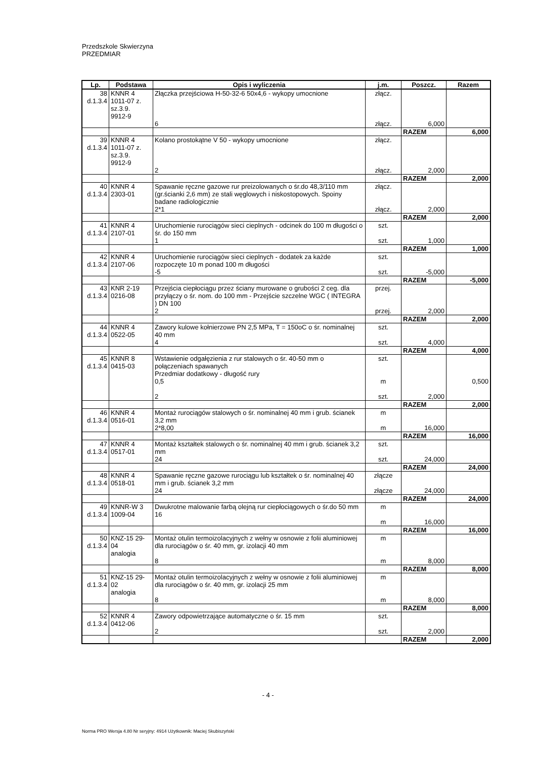Przedszkole Skwierzyna PRZEDMIAR
| Lp. | Podstawa | Opis i wyliczenia | j.m. | Poszcz. | Razem |
| --- | --- | --- | --- | --- | --- |
| 38 d.1.3.4 | KNNR 4 1011-07 z. sz.3.9. 9912-9 | Złączka przejściowa H-50-32-6 50x4,6 - wykopy umocnione 6 | złącz. złącz. | 6,000 | |
| | | | | RAZEM | 6,000 |
| 39 d.1.3.4 | KNNR 4 1011-07 z. sz.3.9. 9912-9 | Kolano prostokątne V 50 - wykopy umocnione 2 | złącz. złącz. | 2,000 | |
| | | | | RAZEM | 2,000 |
| 40 d.1.3.4 | KNNR 4 2303-01 | Spawanie ręczne gazowe rur preizolowanych o śr.do 48,3/110 mm (gr.ścianki 2,6 mm) ze stali węglowych i niskostopowych. Spoiny badane radiologicznie 2*1 | złącz. złącz. | 2,000 | |
| | | | | RAZEM | 2,000 |
| 41 d.1.3.4 | KNNR 4 2107-01 | Uruchomienie rurociągów sieci cieplnych - odcinek do 100 m długości o śr. do 150 mm 1 | szt. szt. | 1,000 | |
| | | | | RAZEM | 1,000 |
| 42 d.1.3.4 | KNNR 4 2107-06 | Uruchomienie rurociągów sieci cieplnych - dodatek za każde rozpoczęte 10 m ponad 100 m długości -5 | szt. szt. | -5,000 | |
| | | | | RAZEM | -5,000 |
| 43 d.1.3.4 | KNR 2-19 0216-08 | Przejścia ciepłociągu przez ściany murowane o grubości 2 ceg. dla przyłączy o śr. nom. do 100 mm - Przejście szczelne WGC ( INTEGRA ) DN 100 2 | przej. przej. | 2,000 | |
| | | | | RAZEM | 2,000 |
| 44 d.1.3.4 | KNNR 4 0522-05 | Zawory kulowe kołnierzowe PN 2,5 MPa, T = 150oC o śr. nominalnej 40 mm 4 | szt. szt. | 4,000 | |
| | | | | RAZEM | 4,000 |
| 45 d.1.3.4 | KNNR 8 0415-03 | Wstawienie odgałęzienia z rur stalowych o śr. 40-50 mm o połączeniach spawanych Przedmiar dodatkowy - długość rury 0,5 2 | szt. m szt. | 2,000 | 0,500 |
| | | | | RAZEM | 2,000 |
| 46 d.1.3.4 | KNNR 4 0516-01 | Montaż rurociągów stalowych o śr. nominalnej 40 mm i grub. ścianek 3,2 mm 2*8,00 | m m | 16,000 | |
| | | | | RAZEM | 16,000 |
| 47 d.1.3.4 | KNNR 4 0517-01 | Montaż kształtek stalowych o śr. nominalnej 40 mm i grub. ścianek 3,2 mm 24 | szt. szt. | 24,000 | |
| | | | | RAZEM | 24,000 |
| 48 d.1.3.4 | KNNR 4 0518-01 | Spawanie ręczne gazowe rurociągu lub kształtek o śr. nominalnej 40 mm i grub. ścianek 3,2 mm 24 | złącze złącze | 24,000 | |
| | | | | RAZEM | 24,000 |
| 49 d.1.3.4 | KNNR-W 3 1009-04 | Dwukrotne malowanie farbą olejną rur ciepłociągowych o śr.do 50 mm 16 | m m | 16,000 | |
| | | | | RAZEM | 16,000 |
| 50 d.1.3.4 | KNZ-15 29- 04 analogia | Montaż otulin termoizolacyjnych z wełny w osnowie z folii aluminiowej dla rurociągów o śr. 40 mm, gr. izolacji 40 mm 8 | m m | 8,000 | |
| | | | | RAZEM | 8,000 |
| 51 d.1.3.4 | KNZ-15 29- 02 analogia | Montaż otulin termoizolacyjnych z wełny w osnowie z folii aluminiowej dla rurociągów o śr. 40 mm, gr. izolacji 25 mm 8 | m m | 8,000 | |
| | | | | RAZEM | 8,000 |
| 52 d.1.3.4 | KNNR 4 0412-06 | Zawory odpowietrzające automatyczne o śr. 15 mm 2 | szt. szt. | 2,000 | |
| | | | | RAZEM | 2,000 |
- 4 -
Norma PRO Wersja 4.80 Nr seryjny: 4914 Użytkownik: Maciej Skubiszyński